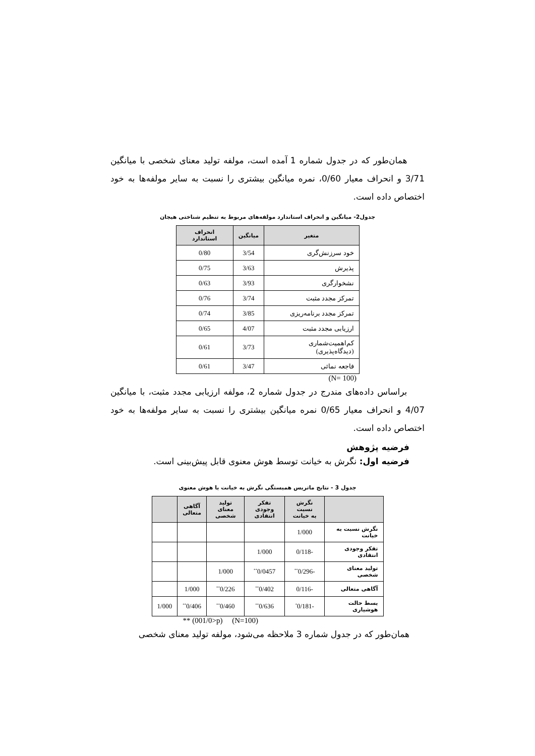همان‌طور که در جدول شماره 1 آمده است، مولفه تولید معنای شخصی با میانگین 3/71 و انحراف معیار 0/60، نمره میانگین بیشتری را نسبت به سایر مولفه‌ها به خود اختصاص داده است.
جدول2- میانگین و انحراف استاندارد مولفه‌های مربوط به تنظیم شناختی هیجان
| متغیر | میانگین | انحراف استاندارد |
| --- | --- | --- |
| خود سرزنش‌گری | 3/54 | 0/80 |
| پذیرش | 3/63 | 0/75 |
| نشخوارگری | 3/93 | 0/63 |
| تمرکز مجدد مثبت | 3/74 | 0/76 |
| تمرکز مجدد برنامه‌ریزی | 3/85 | 0/74 |
| ارزیابی مجدد مثبت | 4/07 | 0/65 |
| کم‌اهمیت‌شماری (دیدگاه‌پذیری) | 3/73 | 0/61 |
| فاجعه نمائی | 3/47 | 0/61 |
(N= 100)
براساس داده‌های مندرج در جدول شماره 2، مولفه ارزیابی مجدد مثبت، با میانگین 4/07 و انحراف معیار 0/65 نمره میانگین بیشتری را نسبت به سایر مولفه‌ها به خود اختصاص داده است.
فرضیه پژوهش
فرضیه اول: نگرش به خیانت توسط هوش معنوی قابل پیش‌بینی است.
جدول 3 - نتایج ماتریس همبستگی نگرش به خیانت با هوش معنوی
| | نگرش نسبت به خیانت | تفکر وجودی انتقادی | تولید معنای شخصی | آگاهی متعالی | |
| --- | --- | --- | --- | --- | --- |
| نگرش نسبت به خیانت | 1/000 | | | | |
| تفکر وجودی انتقادی | -0/118 | 1/000 | | | |
| تولید معنای شخصی | -0/296<sup>**</sup> | 0/0457<sup>**</sup> | 1/000 | | |
| آگاهی متعالی | -0/116 | 0/402<sup>**</sup> | 0/226<sup>**</sup> | 1/000 | |
| بسط حالت هوشیاری | -0/181<sup>*</sup> | 0/636<sup>**</sup> | 0/460<sup>**</sup> | 0/406<sup>**</sup> | 1/000 |
(N=100) (001/0>p) **
همان‌طور که در جدول شماره 3 ملاحظه می‌شود، مولفه تولید معنای شخصی